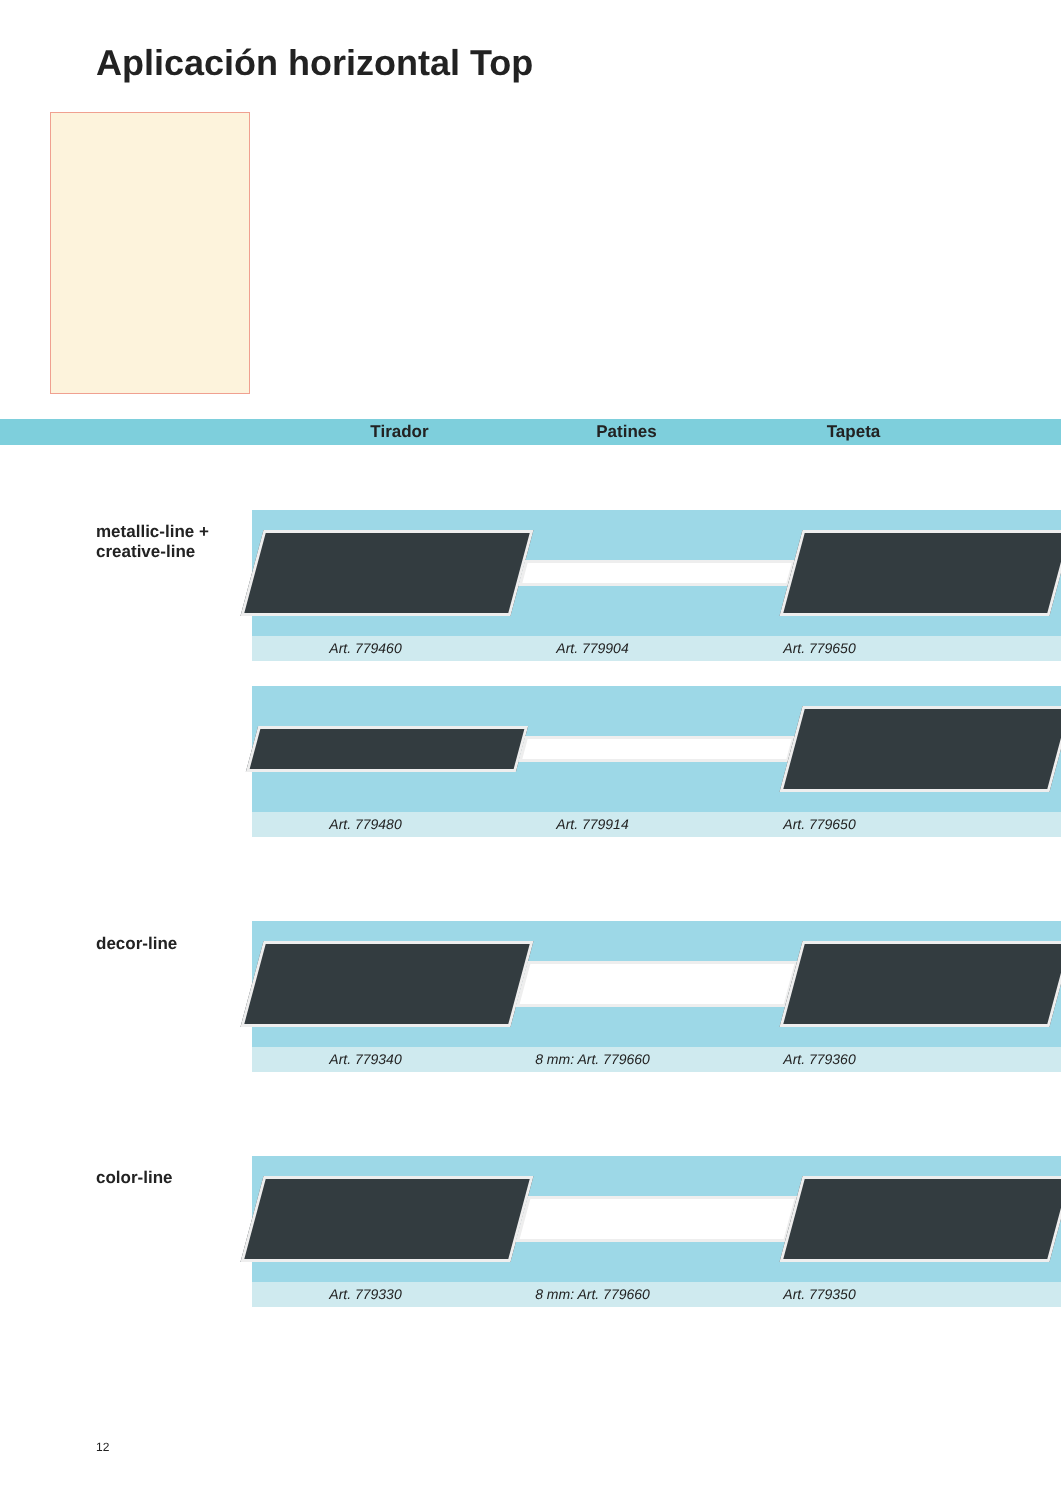Aplicación horizontal Top
Tirador Patines Tapeta
metallic-line +
creative-line
Art. 779460 Art. 779904 Art. 779650
Art. 779480 Art. 779914 Art. 779650
decor-line
Art. 779340 8 mm: Art. 779660 Art. 779360
color-line
Art. 779330 8 mm: Art. 779660 Art. 779350
12